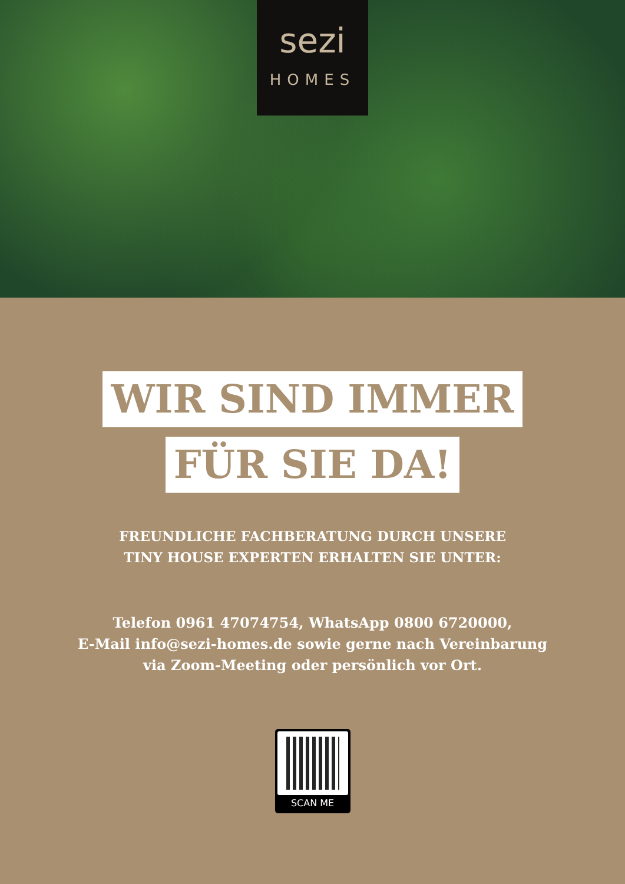sezi
HOMES
WIR SIND IMMER
FÜR SIE DA!
FREUNDLICHE FACHBERATUNG DURCH UNSERE
TINY HOUSE EXPERTEN ERHALTEN SIE UNTER:
Telefon 0961 47074754, WhatsApp 0800 6720000,
E-Mail info@sezi-homes.de sowie gerne nach Vereinbarung
via Zoom-Meeting oder persönlich vor Ort.
SCAN ME